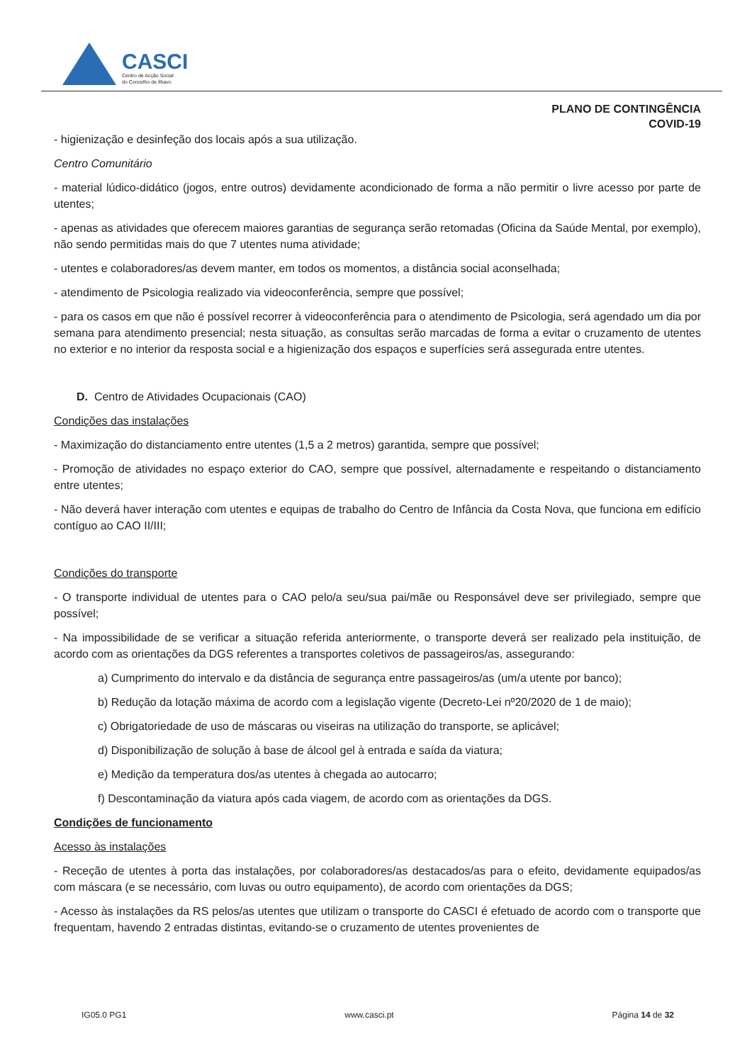CASCI
Centro de Acção Social
do Concelho de Ílhavo
PLANO DE CONTINGÊNCIA
COVID-19
- higienização e desinfeção dos locais após a sua utilização.
Centro Comunitário
- material lúdico-didático (jogos, entre outros) devidamente acondicionado de forma a não permitir o livre acesso por parte de utentes;
- apenas as atividades que oferecem maiores garantias de segurança serão retomadas (Oficina da Saúde Mental, por exemplo), não sendo permitidas mais do que 7 utentes numa atividade;
- utentes e colaboradores/as devem manter, em todos os momentos, a distância social aconselhada;
- atendimento de Psicologia realizado via videoconferência, sempre que possível;
- para os casos em que não é possível recorrer à videoconferência para o atendimento de Psicologia, será agendado um dia por semana para atendimento presencial; nesta situação, as consultas serão marcadas de forma a evitar o cruzamento de utentes no exterior e no interior da resposta social e a higienização dos espaços e superfícies será assegurada entre utentes.
D. Centro de Atividades Ocupacionais (CAO)
Condições das instalações
- Maximização do distanciamento entre utentes (1,5 a 2 metros) garantida, sempre que possível;
- Promoção de atividades no espaço exterior do CAO, sempre que possível, alternadamente e respeitando o distanciamento entre utentes;
- Não deverá haver interação com utentes e equipas de trabalho do Centro de Infância da Costa Nova, que funciona em edifício contíguo ao CAO II/III;
Condições do transporte
- O transporte individual de utentes para o CAO pelo/a seu/sua pai/mãe ou Responsável deve ser privilegiado, sempre que possível;
- Na impossibilidade de se verificar a situação referida anteriormente, o transporte deverá ser realizado pela instituição, de acordo com as orientações da DGS referentes a transportes coletivos de passageiros/as, assegurando:
a) Cumprimento do intervalo e da distância de segurança entre passageiros/as (um/a utente por banco);
b) Redução da lotação máxima de acordo com a legislação vigente (Decreto-Lei nº20/2020 de 1 de maio);
c) Obrigatoriedade de uso de máscaras ou viseiras na utilização do transporte, se aplicável;
d) Disponibilização de solução à base de álcool gel à entrada e saída da viatura;
e) Medição da temperatura dos/as utentes à chegada ao autocarro;
f) Descontaminação da viatura após cada viagem, de acordo com as orientações da DGS.
Condições de funcionamento
Acesso às instalações
- Receção de utentes à porta das instalações, por colaboradores/as destacados/as para o efeito, devidamente equipados/as com máscara (e se necessário, com luvas ou outro equipamento), de acordo com orientações da DGS;
- Acesso às instalações da RS pelos/as utentes que utilizam o transporte do CASCI é efetuado de acordo com o transporte que frequentam, havendo 2 entradas distintas, evitando-se o cruzamento de utentes provenientes de
IG05.0 PG1 www.casci.pt Página 14 de 32